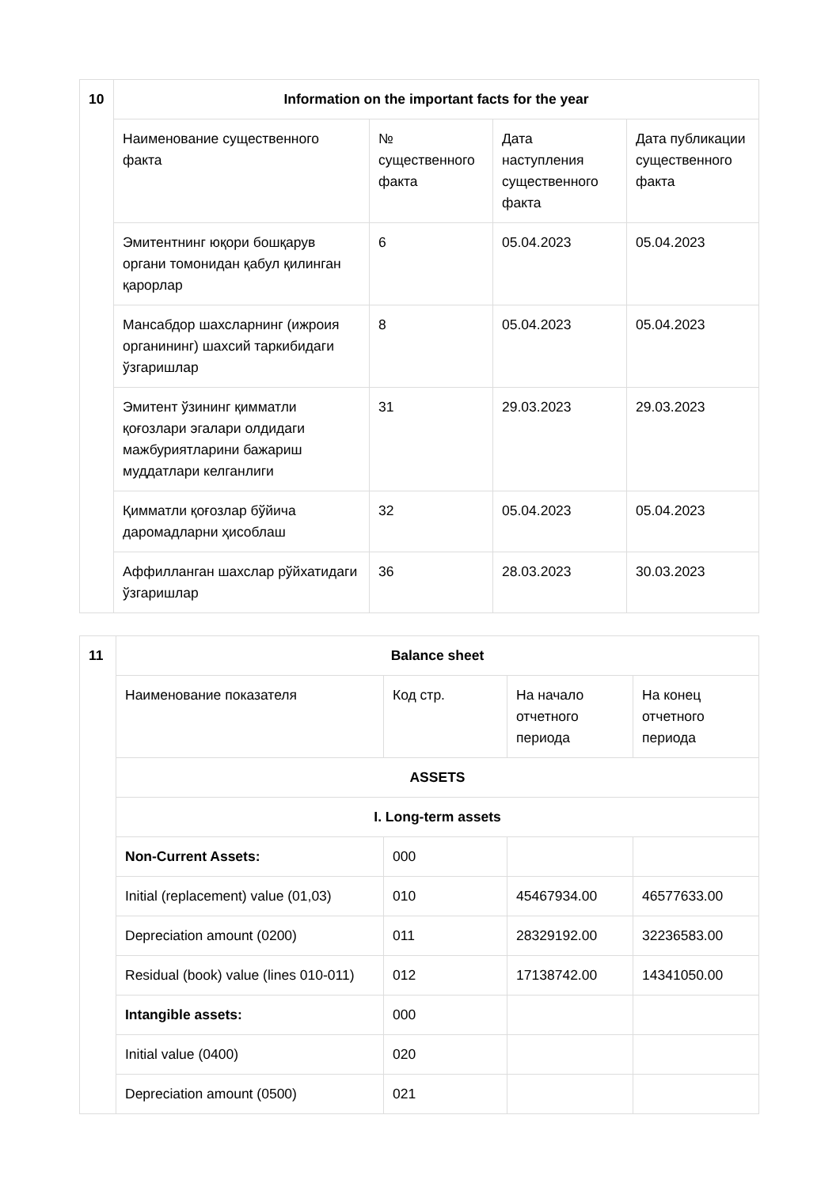| 10 | Information on the important facts for the year | | | |
| | Наименование существенного факта | № существенного факта | Дата наступления существенного факта | Дата публикации существенного факта |
| | Эмитентнинг юқори бошқарув органи томонидан қабул қилинган қарорлар | 6 | 05.04.2023 | 05.04.2023 |
| | Мансабдор шахсларнинг (ижроия органининг) шахсий таркибидаги ўзгаришлар | 8 | 05.04.2023 | 05.04.2023 |
| | Эмитент ўзининг қимматли қоғозлари эгалари олдидаги мажбуриятларини бажариш муддатлари келганлиги | 31 | 29.03.2023 | 29.03.2023 |
| | Қимматли қоғозлар бўйича даромадларни ҳисоблаш | 32 | 05.04.2023 | 05.04.2023 |
| | Аффилланган шахслар рўйхатидаги ўзгаришлар | 36 | 28.03.2023 | 30.03.2023 |
| 11 | Balance sheet | | | |
| | Наименование показателя | Код стр. | На начало отчетного периода | На конец отчетного периода |
| | ASSETS | | | |
| | I. Long-term assets | | | |
| | Non-Current Assets: | 000 | | |
| | Initial (replacement) value (01,03) | 010 | 45467934.00 | 46577633.00 |
| | Depreciation amount (0200) | 011 | 28329192.00 | 32236583.00 |
| | Residual (book) value (lines 010-011) | 012 | 17138742.00 | 14341050.00 |
| | Intangible assets: | 000 | | |
| | Initial value (0400) | 020 | | |
| | Depreciation amount (0500) | 021 | | |